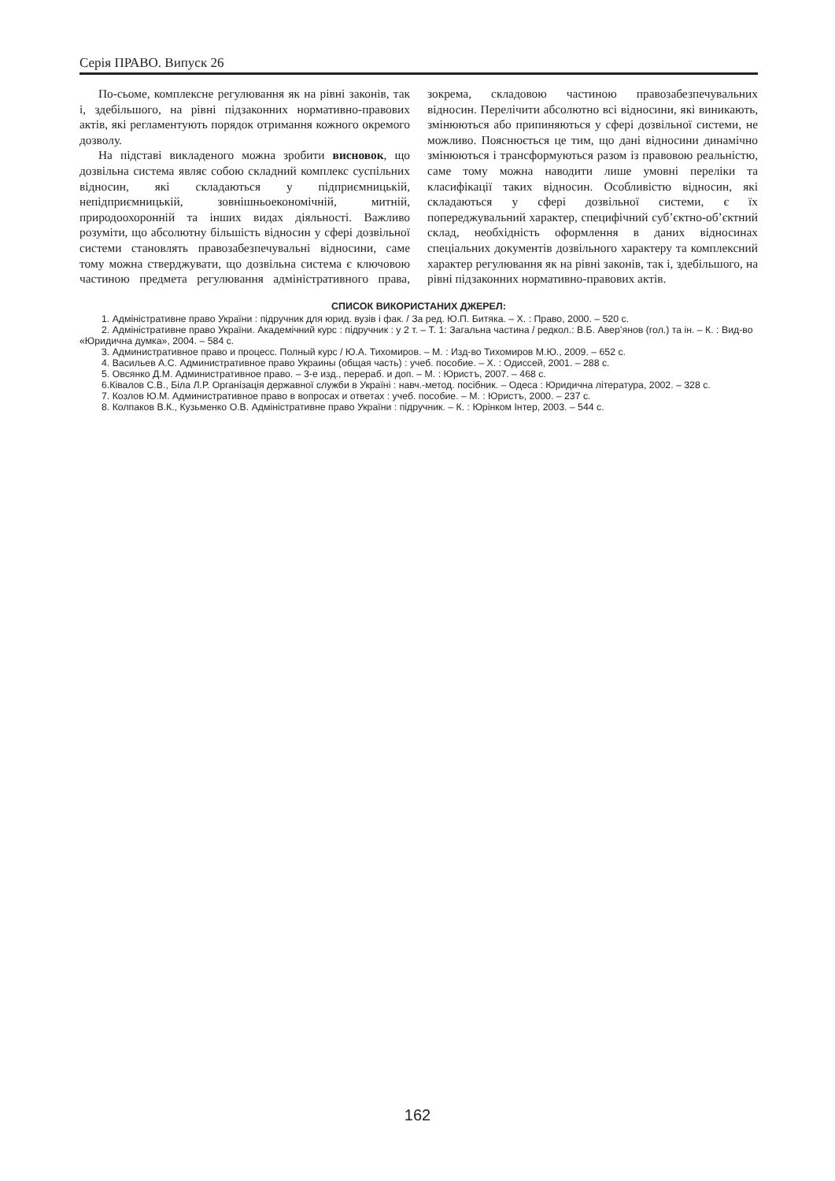Серія ПРАВО. Випуск 26
По-сьоме, комплексне регулювання як на рівні законів, так і, здебільшого, на рівні підзаконних нормативно-правових актів, які регламентують порядок отримання кожного окремого дозволу.
На підставі викладеного можна зробити висновок, що дозвільна система являє собою складний комплекс суспільних відносин, які складаються у підприємницькій, непідприємницькій, зовнішньоекономічній, митній, природоохоронній та інших видах діяльності. Важливо розуміти, що абсолютну більшість відносин у сфері дозвільної системи становлять правозабезпечувальні відносини, саме тому можна стверджувати, що дозвільна система є ключовою частиною предмета регулювання адміністративного права, зокрема, складовою частиною правозабезпечувальних відносин. Перелічити абсолютно всі відносини, які виникають, змінюються або припиняються у сфері дозвільної системи, не можливо. Пояснюється це тим, що дані відносини динамічно змінюються і трансформуються разом із правовою реальністю, саме тому можна наводити лише умовні переліки та класифікації таких відносин. Особливістю відносин, які складаються у сфері дозвільної системи, є їх попереджувальний характер, специфічний суб’єктно-об’єктний склад, необхідність оформлення в даних відносинах спеціальних документів дозвільного характеру та комплексний характер регулювання як на рівні законів, так і, здебільшого, на рівні підзаконних нормативно-правових актів.
СПИСОК ВИКОРИСТАНИХ ДЖЕРЕЛ:
1. Адміністративне право України : підручник для юрид. вузів і фак. / За ред. Ю.П. Битяка. – Х. : Право, 2000. – 520 с.
2. Адміністративне право України. Академічний курс : підручник : у 2 т. – Т. 1: Загальна частина / редкол.: В.Б. Авер’янов (гол.) та ін. – К. : Вид-во «Юридична думка», 2004. – 584 с.
3. Административное право и процесс. Полный курс / Ю.А. Тихомиров. – М. : Изд-во Тихомиров М.Ю., 2009. – 652 с.
4. Васильев А.С. Административное право Украины (общая часть) : учеб. пособие. – Х. : Одиссей, 2001. – 288 с.
5. Овсянко Д.М. Административное право. – 3-е изд., перераб. и доп. – М. : Юристъ, 2007. – 468 с.
6.Ківалов С.В., Біла Л.Р. Організація державної служби в Україні : навч.-метод. посібник. – Одеса : Юридична література, 2002. – 328 с.
7. Козлов Ю.М. Административное право в вопросах и ответах : учеб. пособие. – М. : Юристъ, 2000. – 237 с.
8. Колпаков В.К., Кузьменко О.В. Адміністративне право України : підручник. – К. : Юрінком Інтер, 2003. – 544 с.
162